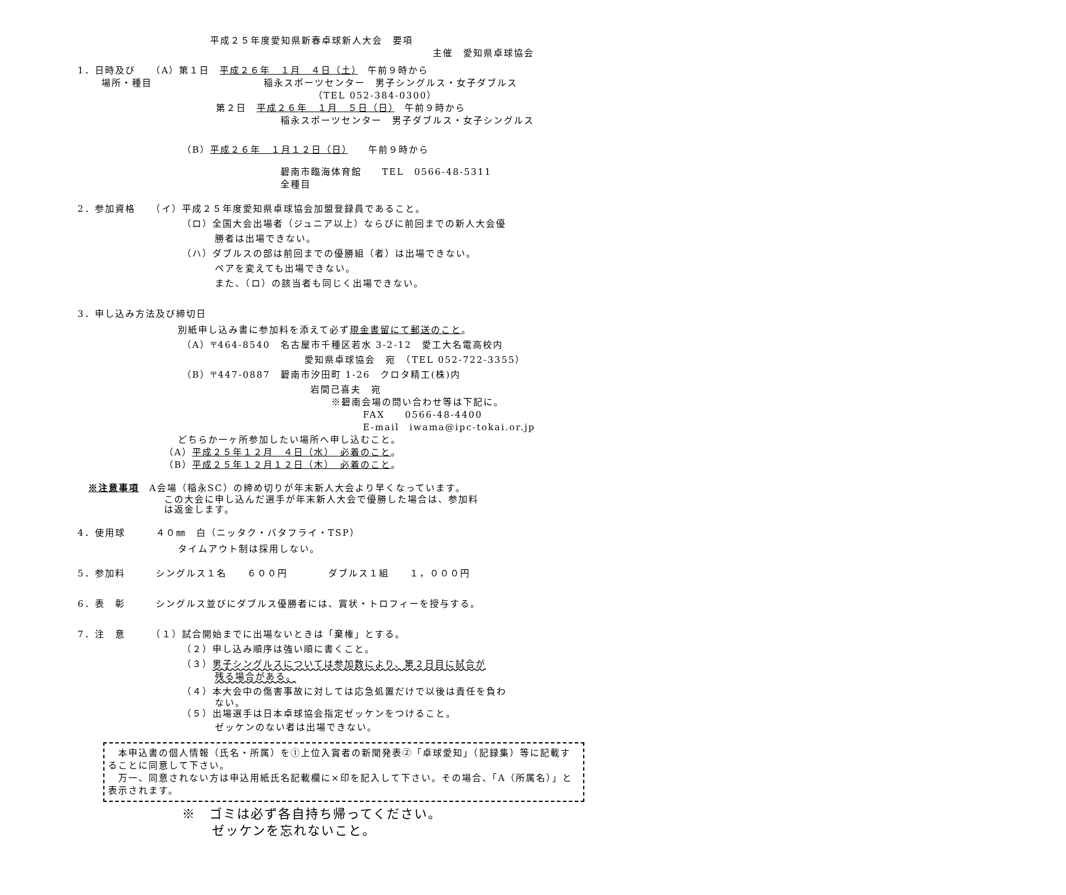平成２５年度愛知県新春卓球新人大会　要項
主催　愛知県卓球協会
1．日時及び　　（A）第１日　平成２６年　１月　４日（土）　午前９時から
場所・種目　　　　　　　　　　　稲永スポーツセンター　男子シングルス・女子ダブルス
（TEL 052-384-0300）
第２日　平成２６年　１月　５日（日）　午前９時から
稲永スポーツセンター　男子ダブルス・女子シングルス
（B）平成２６年　１月１２日（日）　　午前９時から
碧南市臨海体育館　　TEL　0566-48-5311
全種目
2．参加資格　　（イ）平成２５年度愛知県卓球協会加盟登録員であること。
（ロ）全国大会出場者（ジュニア以上）ならびに前回までの新人大会優
勝者は出場できない。
（ハ）ダブルスの部は前回までの優勝組（者）は出場できない。
ペアを変えても出場できない。
また、（ロ）の該当者も同じく出場できない。
3．申し込み方法及び締切日
別紙申し込み書に参加料を添えて必ず現金書留にて郵送のこと。
（A）〒464-8540　名古屋市千種区若水 3-2-12　愛工大名電高校内
愛知県卓球協会　宛　（TEL 052-722-3355）
（B）〒447-0887　碧南市汐田町 1-26　クロタ精工(株)内
岩間己喜夫　宛
※碧南会場の問い合わせ等は下記に。
FAX　　0566-48-4400
E-mail　iwama@ipc-tokai.or.jp
どちらか一ヶ所参加したい場所へ申し込むこと。
（A）平成２５年１２月　４日（水）　必着のこと。
（B）平成２５年１２月１２日（木）　必着のこと。
※注意事項　A会場（稲永SC）の締め切りが年末新人大会より早くなっています。
この大会に申し込んだ選手が年末新人大会で優勝した場合は、参加料
は返金します。
4．使用球　　　４０㎜　白（ニッタク・バタフライ・TSP）
タイムアウト制は採用しない。
5．参加料　　　シングルス１名　　６００円　　　　ダブルス１組　　１，０００円
6．表　彰　　　シングルス並びにダブルス優勝者には、賞状・トロフィーを授与する。
7．注　意　　　（１）試合開始までに出場ないときは「棄権」とする。
（２）申し込み順序は強い順に書くこと。
（３）男子シングルスについては参加数により、第２日目に試合が
残る場合がある。
（４）本大会中の傷害事故に対しては応急処置だけで以後は責任を負わ
ない。
（５）出場選手は日本卓球協会指定ゼッケンをつけること。
ゼッケンのない者は出場できない。
　本申込書の個人情報（氏名・所属）を①上位入賞者の新聞発表②「卓球愛知」（記録集）等に記載することに同意して下さい。
　万一、同意されない方は申込用紙氏名記載欄に×印を記入して下さい。その場合、「A（所属名）」と表示されます。
※　ゴミは必ず各自持ち帰ってください。
ゼッケンを忘れないこと。